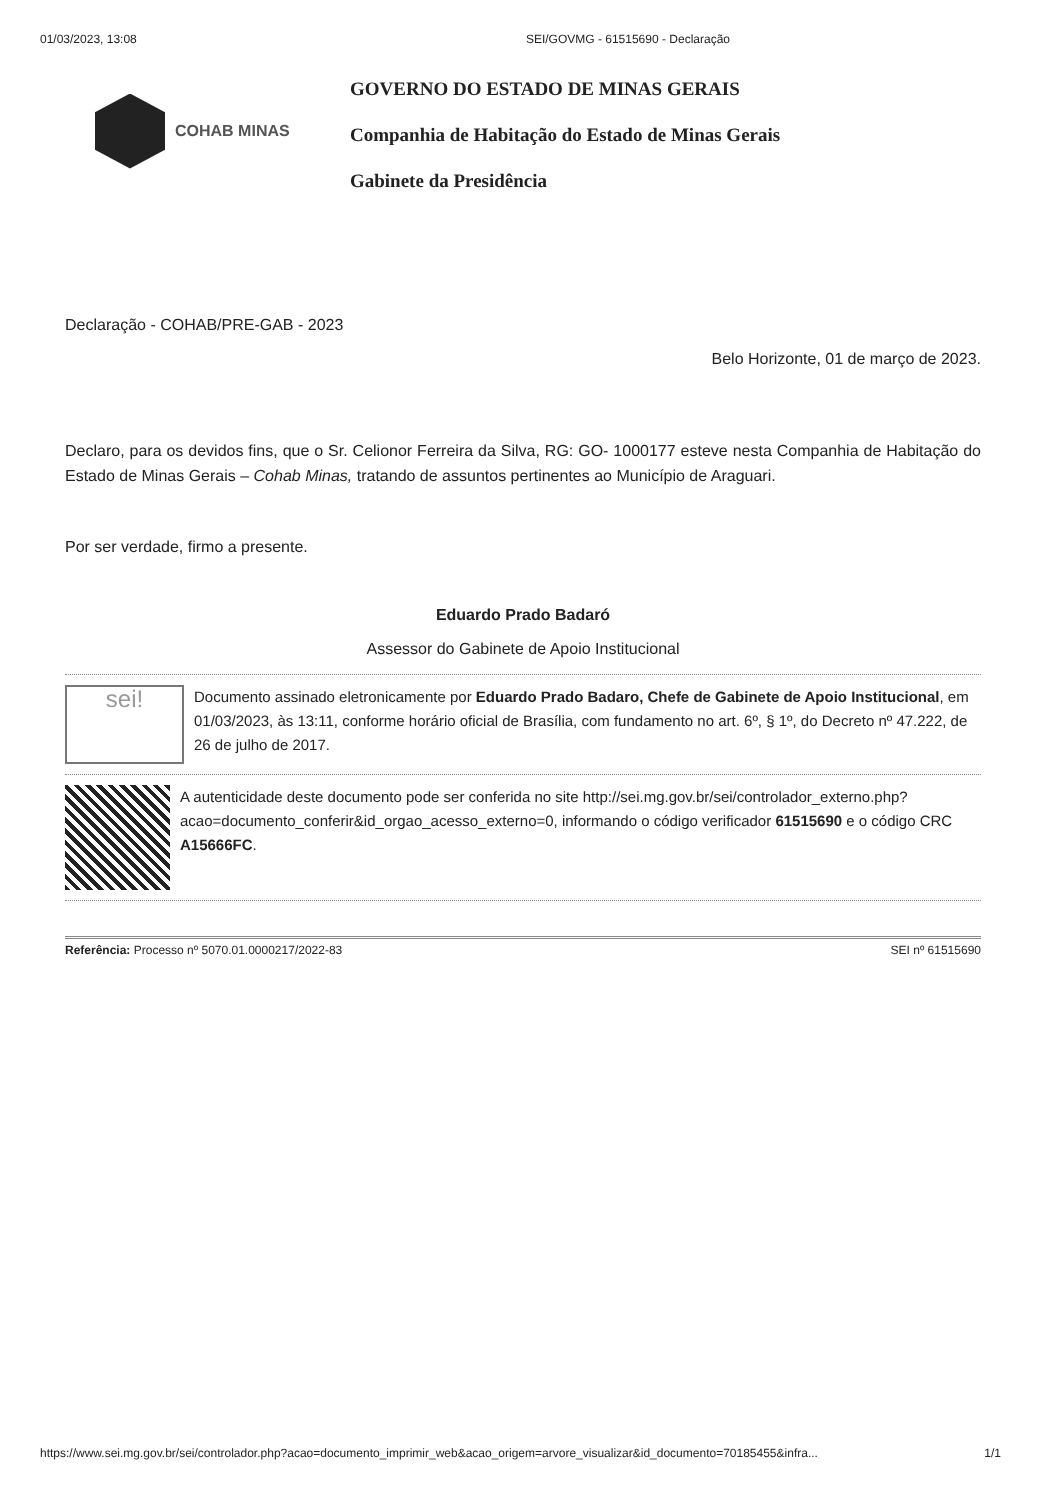01/03/2023, 13:08 SEI/GOVMG - 61515690 - Declaração
COHAB MINAS
GOVERNO DO ESTADO DE MINAS GERAIS
Companhia de Habitação do Estado de Minas Gerais
Gabinete da Presidência
Declaração - COHAB/PRE-GAB - 2023
Belo Horizonte, 01 de março de 2023.
Declaro, para os devidos fins, que o Sr. Celionor Ferreira da Silva, RG: GO- 1000177 esteve nesta Companhia de Habitação do Estado de Minas Gerais – Cohab Minas, tratando de assuntos pertinentes ao Município de Araguari.
Por ser verdade, firmo a presente.
Eduardo Prado Badaró
Assessor do Gabinete de Apoio Institucional
sei!
Documento assinado eletronicamente por Eduardo Prado Badaro, Chefe de Gabinete de Apoio Institucional, em 01/03/2023, às 13:11, conforme horário oficial de Brasília, com fundamento no art. 6º, § 1º, do Decreto nº 47.222, de 26 de julho de 2017.
A autenticidade deste documento pode ser conferida no site http://sei.mg.gov.br/sei/controlador_externo.php?acao=documento_conferir&id_orgao_acesso_externo=0, informando o código verificador 61515690 e o código CRC A15666FC.
Referência: Processo nº 5070.01.0000217/2022-83 SEI nº 61515690
https://www.sei.mg.gov.br/sei/controlador.php?acao=documento_imprimir_web&acao_origem=arvore_visualizar&id_documento=70185455&infra... 1/1